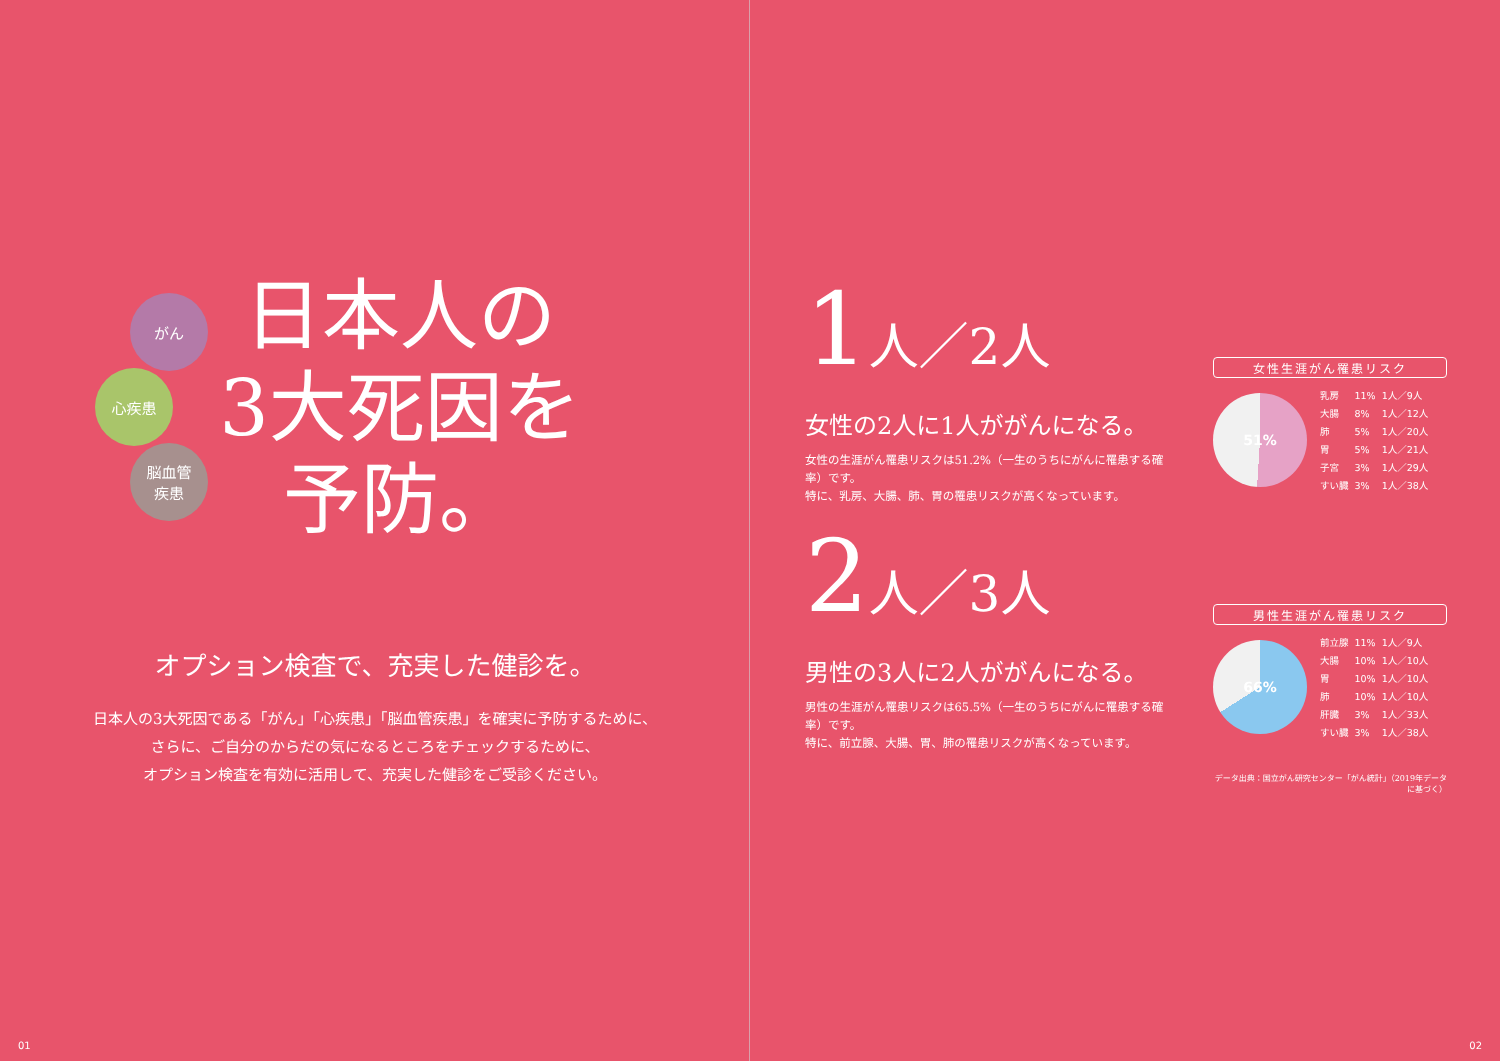がん
心疾患
脳血管
疾患
日本人の
3大死因を
予防。
オプション検査で、充実した健診を。
日本人の3大死因である「がん」「心疾患」「脳血管疾患」を確実に予防するために、
さらに、ご自分のからだの気になるところをチェックするために、
オプション検査を有効に活用して、充実した健診をご受診ください。
01
02
1人／2人
女性の2人に1人ががんになる。
女性の生涯がん罹患リスクは51.2%（一生のうちにがんに罹患する確率）です。
特に、乳房、大腸、肺、胃の罹患リスクが高くなっています。
2人／3人
男性の3人に2人ががんになる。
男性の生涯がん罹患リスクは65.5%（一生のうちにがんに罹患する確率）です。
特に、前立腺、大腸、胃、肺の罹患リスクが高くなっています。
女性生涯がん罹患リスク
51%
| 乳房 | 11% | 1人／9人 |
| 大腸 | 8% | 1人／12人 |
| 肺 | 5% | 1人／20人 |
| 胃 | 5% | 1人／21人 |
| 子宮 | 3% | 1人／29人 |
| すい臓 | 3% | 1人／38人 |
男性生涯がん罹患リスク
66%
| 前立腺 | 11% | 1人／9人 |
| 大腸 | 10% | 1人／10人 |
| 胃 | 10% | 1人／10人 |
| 肺 | 10% | 1人／10人 |
| 肝臓 | 3% | 1人／33人 |
| すい臓 | 3% | 1人／38人 |
データ出典：国立がん研究センター「がん統計」（2019年データに基づく）